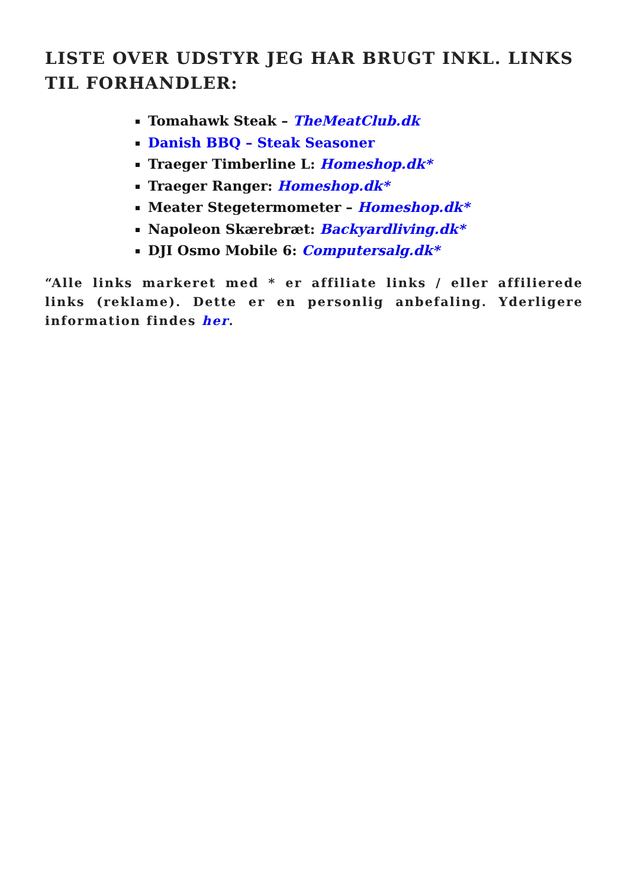LISTE OVER UDSTYR JEG HAR BRUGT INKL. LINKS TIL FORHANDLER:
Tomahawk Steak – TheMeatClub.dk
Danish BBQ – Steak Seasoner
Traeger Timberline L: Homeshop.dk*
Traeger Ranger: Homeshop.dk*
Meater Stegetermometer – Homeshop.dk*
Napoleon Skærebræt: Backyardliving.dk*
DJI Osmo Mobile 6: Computersalg.dk*
“Alle links markeret med * er affiliate links / eller affilierede links (reklame). Dette er en personlig anbefaling. Yderligere information findes her.